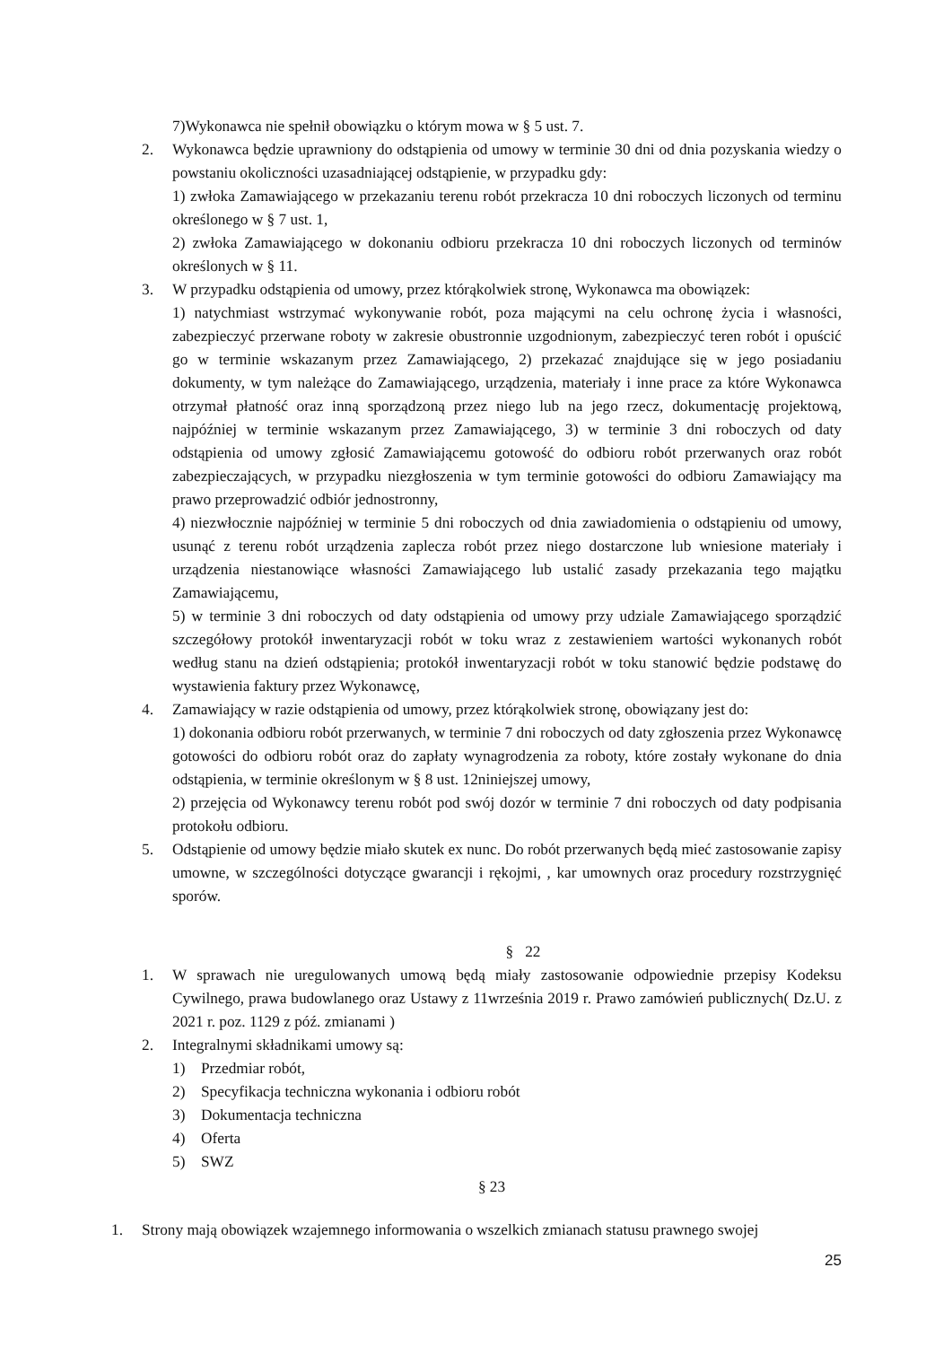7)Wykonawca nie spełnił obowiązku o którym mowa w § 5 ust. 7.
2. Wykonawca będzie uprawniony do odstąpienia od umowy w terminie 30 dni od dnia pozyskania wiedzy o powstaniu okoliczności uzasadniającej odstąpienie, w przypadku gdy:
1) zwłoka Zamawiającego w przekazaniu terenu robót przekracza 10 dni roboczych liczonych od terminu określonego w § 7 ust. 1,
2) zwłoka Zamawiającego w dokonaniu odbioru przekracza 10 dni roboczych liczonych od terminów określonych w § 11.
3. W przypadku odstąpienia od umowy, przez którąkolwiek stronę, Wykonawca ma obowiązek:
1) natychmiast wstrzymać wykonywanie robót, poza mającymi na celu ochronę życia i własności, zabezpieczyć przerwane roboty w zakresie obustronnie uzgodnionym, zabezpieczyć teren robót i opuścić go w terminie wskazanym przez Zamawiającego, 2) przekazać znajdujące się w jego posiadaniu dokumenty, w tym należące do Zamawiającego, urządzenia, materiały i inne prace za które Wykonawca otrzymał płatność oraz inną sporządzoną przez niego lub na jego rzecz, dokumentację projektową, najpóźniej w terminie wskazanym przez Zamawiającego, 3) w terminie 3 dni roboczych od daty odstąpienia od umowy zgłosić Zamawiającemu gotowość do odbioru robót przerwanych oraz robót zabezpieczających, w przypadku niezgłoszenia w tym terminie gotowości do odbioru Zamawiający ma prawo przeprowadzić odbiór jednostronny,
4) niezwłocznie najpóźniej w terminie 5 dni roboczych od dnia zawiadomienia o odstąpieniu od umowy, usunąć z terenu robót urządzenia zaplecza robót przez niego dostarczone lub wniesione materiały i urządzenia niestanowiące własności Zamawiającego lub ustalić zasady przekazania tego majątku Zamawiającemu,
5) w terminie 3 dni roboczych od daty odstąpienia od umowy przy udziale Zamawiającego sporządzić szczegółowy protokół inwentaryzacji robót w toku wraz z zestawieniem wartości wykonanych robót według stanu na dzień odstąpienia; protokół inwentaryzacji robót w toku stanowić będzie podstawę do wystawienia faktury przez Wykonawcę,
4. Zamawiający w razie odstąpienia od umowy, przez którąkolwiek stronę, obowiązany jest do:
1) dokonania odbioru robót przerwanych, w terminie 7 dni roboczych od daty zgłoszenia przez Wykonawcę gotowości do odbioru robót oraz do zapłaty wynagrodzenia za roboty, które zostały wykonane do dnia odstąpienia, w terminie określonym w § 8 ust. 12niniejszej umowy,
2) przejęcia od Wykonawcy terenu robót pod swój dozór w terminie 7 dni roboczych od daty podpisania protokołu odbioru.
5. Odstąpienie od umowy będzie miało skutek ex nunc. Do robót przerwanych będą mieć zastosowanie zapisy umowne, w szczególności dotyczące gwarancji i rękojmi, , kar umownych oraz procedury rozstrzygnięć sporów.
§ 22
1. W sprawach nie uregulowanych umową będą miały zastosowanie odpowiednie przepisy Kodeksu Cywilnego, prawa budowlanego oraz Ustawy z 11września 2019 r. Prawo zamówień publicznych( Dz.U. z 2021 r. poz. 1129 z póź. zmianami )
2. Integralnymi składnikami umowy są:
1) Przedmiar robót,
2) Specyfikacja techniczna wykonania i odbioru robót
3) Dokumentacja techniczna
4) Oferta
5) SWZ
§ 23
1. Strony mają obowiązek wzajemnego informowania o wszelkich zmianach statusu prawnego swojej
25